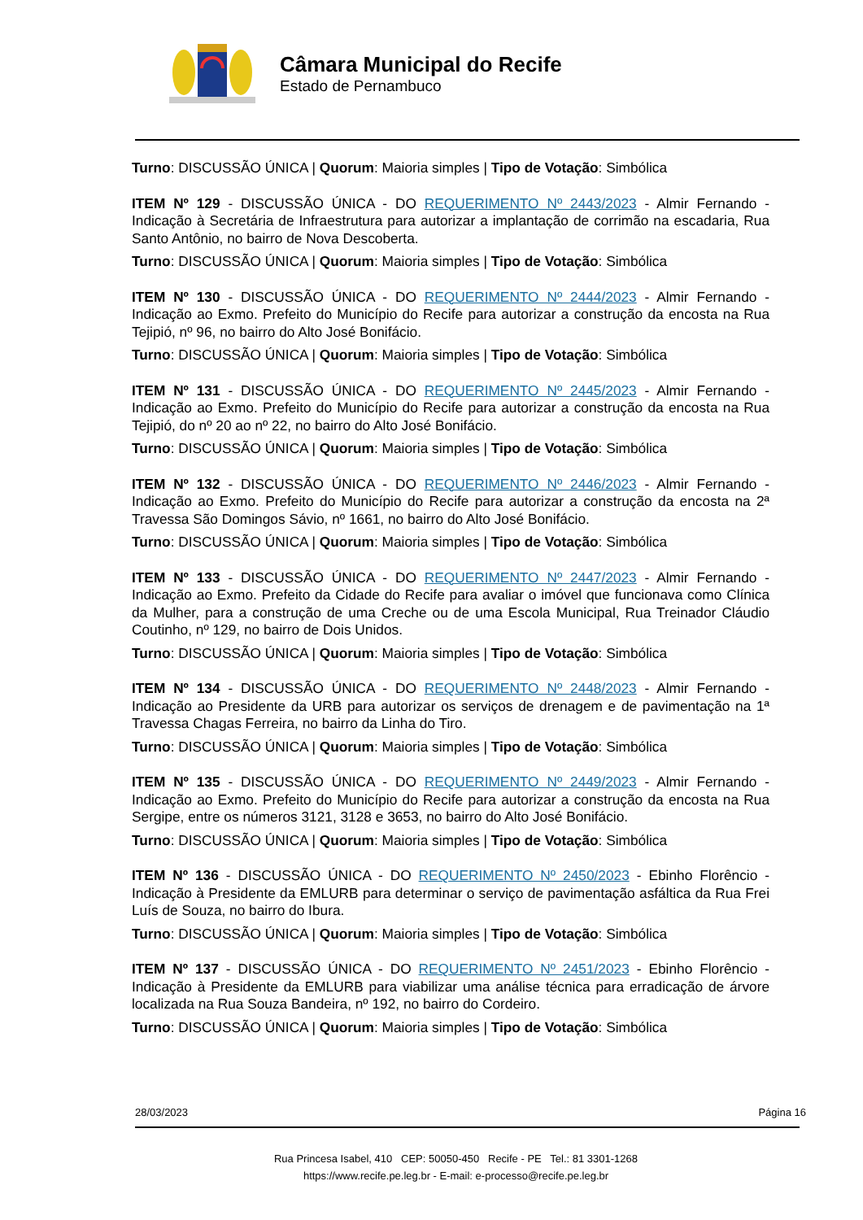Câmara Municipal do Recife
Estado de Pernambuco
Turno: DISCUSSÃO ÚNICA | Quorum: Maioria simples | Tipo de Votação: Simbólica
ITEM Nº 129 - DISCUSSÃO ÚNICA - DO REQUERIMENTO Nº 2443/2023 - Almir Fernando - Indicação à Secretária de Infraestrutura para autorizar a implantação de corrimão na escadaria, Rua Santo Antônio, no bairro de Nova Descoberta.
Turno: DISCUSSÃO ÚNICA | Quorum: Maioria simples | Tipo de Votação: Simbólica
ITEM Nº 130 - DISCUSSÃO ÚNICA - DO REQUERIMENTO Nº 2444/2023 - Almir Fernando - Indicação ao Exmo. Prefeito do Município do Recife para autorizar a construção da encosta na Rua Tejipió, nº 96, no bairro do Alto José Bonifácio.
Turno: DISCUSSÃO ÚNICA | Quorum: Maioria simples | Tipo de Votação: Simbólica
ITEM Nº 131 - DISCUSSÃO ÚNICA - DO REQUERIMENTO Nº 2445/2023 - Almir Fernando - Indicação ao Exmo. Prefeito do Município do Recife para autorizar a construção da encosta na Rua Tejipió, do nº 20 ao nº 22, no bairro do Alto José Bonifácio.
Turno: DISCUSSÃO ÚNICA | Quorum: Maioria simples | Tipo de Votação: Simbólica
ITEM Nº 132 - DISCUSSÃO ÚNICA - DO REQUERIMENTO Nº 2446/2023 - Almir Fernando - Indicação ao Exmo. Prefeito do Município do Recife para autorizar a construção da encosta na 2ª Travessa São Domingos Sávio, nº 1661, no bairro do Alto José Bonifácio.
Turno: DISCUSSÃO ÚNICA | Quorum: Maioria simples | Tipo de Votação: Simbólica
ITEM Nº 133 - DISCUSSÃO ÚNICA - DO REQUERIMENTO Nº 2447/2023 - Almir Fernando - Indicação ao Exmo. Prefeito da Cidade do Recife para avaliar o imóvel que funcionava como Clínica da Mulher, para a construção de uma Creche ou de uma Escola Municipal, Rua Treinador Cláudio Coutinho, nº 129, no bairro de Dois Unidos.
Turno: DISCUSSÃO ÚNICA | Quorum: Maioria simples | Tipo de Votação: Simbólica
ITEM Nº 134 - DISCUSSÃO ÚNICA - DO REQUERIMENTO Nº 2448/2023 - Almir Fernando - Indicação ao Presidente da URB para autorizar os serviços de drenagem e de pavimentação na 1ª Travessa Chagas Ferreira, no bairro da Linha do Tiro.
Turno: DISCUSSÃO ÚNICA | Quorum: Maioria simples | Tipo de Votação: Simbólica
ITEM Nº 135 - DISCUSSÃO ÚNICA - DO REQUERIMENTO Nº 2449/2023 - Almir Fernando - Indicação ao Exmo. Prefeito do Município do Recife para autorizar a construção da encosta na Rua Sergipe, entre os números 3121, 3128 e 3653, no bairro do Alto José Bonifácio.
Turno: DISCUSSÃO ÚNICA | Quorum: Maioria simples | Tipo de Votação: Simbólica
ITEM Nº 136 - DISCUSSÃO ÚNICA - DO REQUERIMENTO Nº 2450/2023 - Ebinho Florêncio - Indicação à Presidente da EMLURB para determinar o serviço de pavimentação asfáltica da Rua Frei Luís de Souza, no bairro do Ibura.
Turno: DISCUSSÃO ÚNICA | Quorum: Maioria simples | Tipo de Votação: Simbólica
ITEM Nº 137 - DISCUSSÃO ÚNICA - DO REQUERIMENTO Nº 2451/2023 - Ebinho Florêncio - Indicação à Presidente da EMLURB para viabilizar uma análise técnica para erradicação de árvore localizada na Rua Souza Bandeira, nº 192, no bairro do Cordeiro.
Turno: DISCUSSÃO ÚNICA | Quorum: Maioria simples | Tipo de Votação: Simbólica
28/03/2023 Página 16
Rua Princesa Isabel, 410 CEP: 50050-450 Recife - PE Tel.: 81 3301-1268
https://www.recife.pe.leg.br - E-mail: e-processo@recife.pe.leg.br